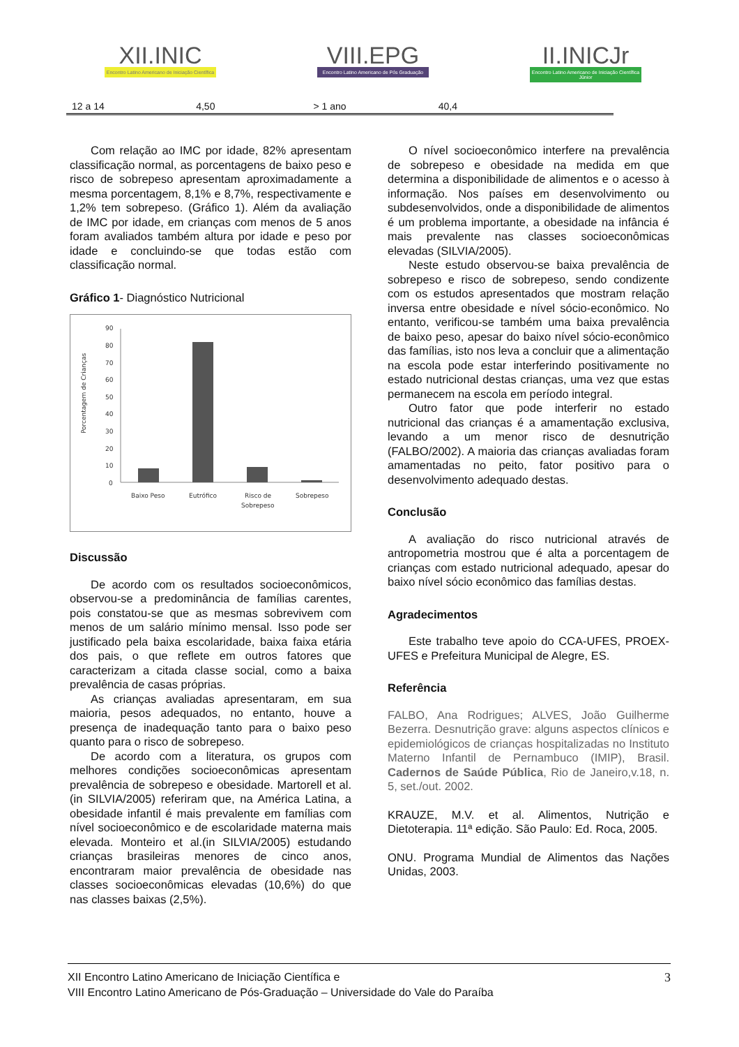XII.INIC
Encontro Latino Americano de Iniciação Científica
VIII.EPG
Encontro Latino Americano de Pós Graduação
II.INICJr
Encontro Latino Americano de Iniciação Científica Júnior
| 12 a 14 | 4,50 | | > 1 ano | 40,4 | | | |
Com relação ao IMC por idade, 82% apresentam classificação normal, as porcentagens de baixo peso e risco de sobrepeso apresentam aproximadamente a mesma porcentagem, 8,1% e 8,7%, respectivamente e 1,2% tem sobrepeso. (Gráfico 1). Além da avaliação de IMC por idade, em crianças com menos de 5 anos foram avaliados também altura por idade e peso por idade e concluindo-se que todas estão com classificação normal.
Gráfico 1- Diagnóstico Nutricional
Porcentagem de Crianças
90
80
70
60
50
40
30
20
10
0
Baixo Peso
Eutrófico
Risco de
Sobrepeso
Sobrepeso
Discussão
De acordo com os resultados socioeconômicos, observou-se a predominância de famílias carentes, pois constatou-se que as mesmas sobrevivem com menos de um salário mínimo mensal. Isso pode ser justificado pela baixa escolaridade, baixa faixa etária dos pais, o que reflete em outros fatores que caracterizam a citada classe social, como a baixa prevalência de casas próprias.
As crianças avaliadas apresentaram, em sua maioria, pesos adequados, no entanto, houve a presença de inadequação tanto para o baixo peso quanto para o risco de sobrepeso.
De acordo com a literatura, os grupos com melhores condições socioeconômicas apresentam prevalência de sobrepeso e obesidade. Martorell et al. (in SILVIA/2005) referiram que, na América Latina, a obesidade infantil é mais prevalente em famílias com nível socioeconômico e de escolaridade materna mais elevada. Monteiro et al.(in SILVIA/2005) estudando crianças brasileiras menores de cinco anos, encontraram maior prevalência de obesidade nas classes socioeconômicas elevadas (10,6%) do que nas classes baixas (2,5%).
O nível socioeconômico interfere na prevalência de sobrepeso e obesidade na medida em que determina a disponibilidade de alimentos e o acesso à informação. Nos países em desenvolvimento ou subdesenvolvidos, onde a disponibilidade de alimentos é um problema importante, a obesidade na infância é mais prevalente nas classes socioeconômicas elevadas (SILVIA/2005).
Neste estudo observou-se baixa prevalência de sobrepeso e risco de sobrepeso, sendo condizente com os estudos apresentados que mostram relação inversa entre obesidade e nível sócio-econômico. No entanto, verificou-se também uma baixa prevalência de baixo peso, apesar do baixo nível sócio-econômico das famílias, isto nos leva a concluir que a alimentação na escola pode estar interferindo positivamente no estado nutricional destas crianças, uma vez que estas permanecem na escola em período integral.
Outro fator que pode interferir no estado nutricional das crianças é a amamentação exclusiva, levando a um menor risco de desnutrição (FALBO/2002). A maioria das crianças avaliadas foram amamentadas no peito, fator positivo para o desenvolvimento adequado destas.
Conclusão
A avaliação do risco nutricional através de antropometria mostrou que é alta a porcentagem de crianças com estado nutricional adequado, apesar do baixo nível sócio econômico das famílias destas.
Agradecimentos
Este trabalho teve apoio do CCA-UFES, PROEX-UFES e Prefeitura Municipal de Alegre, ES.
Referência
FALBO, Ana Rodrigues; ALVES, João Guilherme Bezerra. Desnutrição grave: alguns aspectos clínicos e epidemiológicos de crianças hospitalizadas no Instituto Materno Infantil de Pernambuco (IMIP), Brasil. Cadernos de Saúde Pública, Rio de Janeiro,v.18, n. 5, set./out. 2002.
KRAUZE, M.V. et al. Alimentos, Nutrição e Dietoterapia. 11ª edição. São Paulo: Ed. Roca, 2005.
ONU. Programa Mundial de Alimentos das Nações Unidas, 2003.
3 XII Encontro Latino Americano de Iniciação Científica e
VIII Encontro Latino Americano de Pós-Graduação – Universidade do Vale do Paraíba